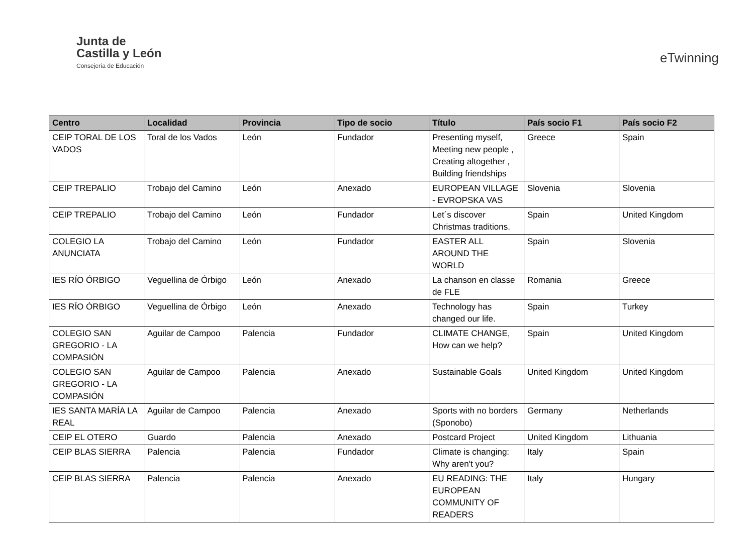Junta de
Castilla y León
Consejería de Educación
eTwinning
| Centro | Localidad | Provincia | Tipo de socio | Título | País socio F1 | País socio F2 |
| --- | --- | --- | --- | --- | --- | --- |
| CEIP TORAL DE LOS VADOS | Toral de los Vados | León | Fundador | Presenting myself, Meeting new people , Creating altogether , Building friendships | Greece | Spain |
| CEIP TREPALIO | Trobajo del Camino | León | Anexado | EUROPEAN VILLAGE - EVROPSKA VAS | Slovenia | Slovenia |
| CEIP TREPALIO | Trobajo del Camino | León | Fundador | Let´s discover Christmas traditions. | Spain | United Kingdom |
| COLEGIO LA ANUNCIATA | Trobajo del Camino | León | Fundador | EASTER ALL AROUND THE WORLD | Spain | Slovenia |
| IES RÍO ÓRBIGO | Veguellina de Órbigo | León | Anexado | La chanson en classe de FLE | Romania | Greece |
| IES RÍO ÓRBIGO | Veguellina de Órbigo | León | Anexado | Technology has changed our life. | Spain | Turkey |
| COLEGIO SAN GREGORIO - LA COMPASIÓN | Aguilar de Campoo | Palencia | Fundador | CLIMATE CHANGE, How can we help? | Spain | United Kingdom |
| COLEGIO SAN GREGORIO - LA COMPASIÓN | Aguilar de Campoo | Palencia | Anexado | Sustainable Goals | United Kingdom | United Kingdom |
| IES SANTA MARÍA LA REAL | Aguilar de Campoo | Palencia | Anexado | Sports with no borders (Sponobo) | Germany | Netherlands |
| CEIP EL OTERO | Guardo | Palencia | Anexado | Postcard Project | United Kingdom | Lithuania |
| CEIP BLAS SIERRA | Palencia | Palencia | Fundador | Climate is changing: Why aren't you? | Italy | Spain |
| CEIP BLAS SIERRA | Palencia | Palencia | Anexado | EU READING: THE EUROPEAN COMMUNITY OF READERS | Italy | Hungary |